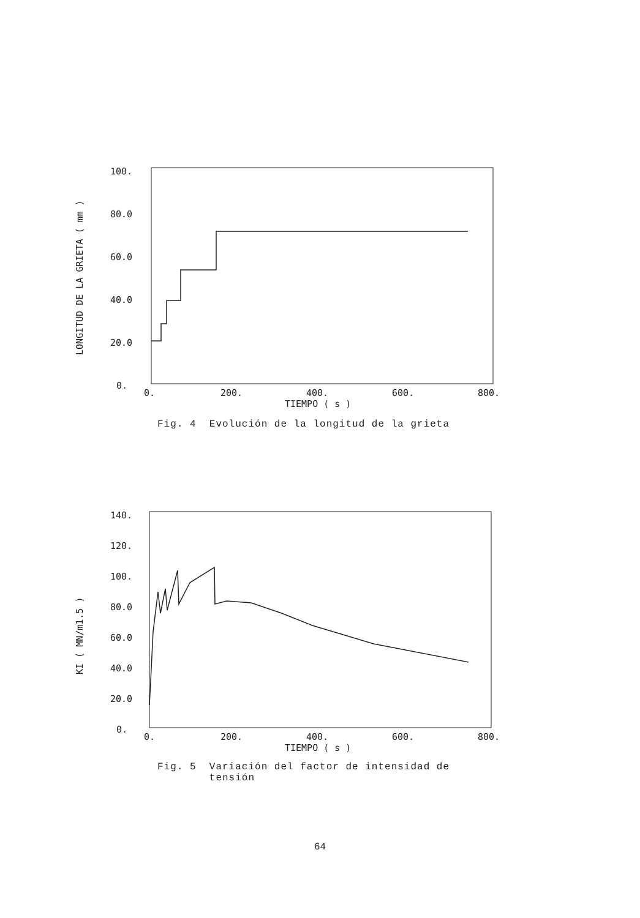100.
80.0
60.0
40.0
20.0
0.
LONGITUD DE LA GRIETA ( mm )
0.
200.
400.
600.
800.
TIEMPO ( s )
Fig. 4 Evolución de la longitud de la grieta
140.
120.
100.
80.0
60.0
40.0
20.0
0.
KI ( MN/m1.5 )
0.
200.
400.
600.
800.
TIEMPO ( s )
Fig. 5 Variación del factor de intensidad de
tensión
64